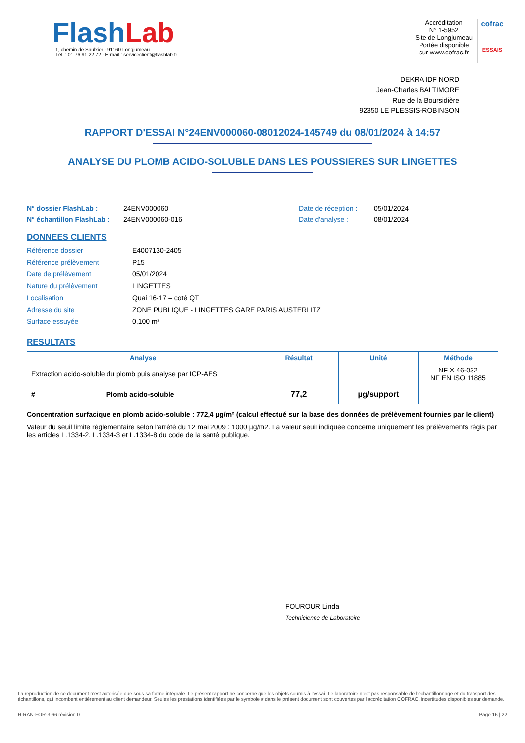FlashLab
1, chemin de Saulxier - 91160 Longjumeau
Tél. : 01 76 91 22 72 - E-mail : serviceclient@flashlab.fr
Accréditation
N° 1-5952
Site de Longjumeau
Portée disponible
sur www.cofrac.fr
cofrac
ESSAIS
DEKRA IDF NORD
Jean-Charles BALTIMORE
Rue de la Boursidière
92350 LE PLESSIS-ROBINSON
RAPPORT D'ESSAI N°24ENV000060-08012024-145749 du 08/01/2024 à 14:57
ANALYSE DU PLOMB ACIDO-SOLUBLE DANS LES POUSSIERES SUR LINGETTES
N° dossier FlashLab :
24ENV000060
Date de réception :
05/01/2024
N° échantillon FlashLab :
24ENV000060-016
Date d'analyse :
08/01/2024
DONNEES CLIENTS
Référence dossier
E4007130-2405
Référence prélèvement
P15
Date de prélèvement
05/01/2024
Nature du prélèvement
LINGETTES
Localisation
Quai 16-17 – coté QT
Adresse du site
ZONE PUBLIQUE - LINGETTES GARE PARIS AUSTERLITZ
Surface essuyée
0,100 m²
RESULTATS
| Analyse | Résultat | Unité | Méthode |
| --- | --- | --- | --- |
| Extraction acido-soluble du plomb puis analyse par ICP-AES | | | NF X 46-032 NF EN ISO 11885 |
| # Plomb acido-soluble | 77,2 | µg/support | |
Concentration surfacique en plomb acido-soluble : 772,4 µg/m² (calcul effectué sur la base des données de prélèvement fournies par le client)
Valeur du seuil limite règlementaire selon l’arrêté du 12 mai 2009 : 1000 µg/m2. La valeur seuil indiquée concerne uniquement les prélèvements régis par les articles L.1334-2, L.1334-3 et L.1334-8 du code de la santé publique.
FOUROUR Linda
Technicienne de Laboratoire
La reproduction de ce document n’est autorisée que sous sa forme intégrale. Le présent rapport ne concerne que les objets soumis à l’essai. Le laboratoire n’est pas responsable de l’échantillonnage et du transport des échantillons, qui incombent entièrement au client demandeur. Seules les prestations identifiées par le symbole # dans le présent document sont couvertes par l’accréditation COFRAC. Incertitudes disponibles sur demande.
R-RAN-FOR-3-66 révision 0 Page 16 | 22